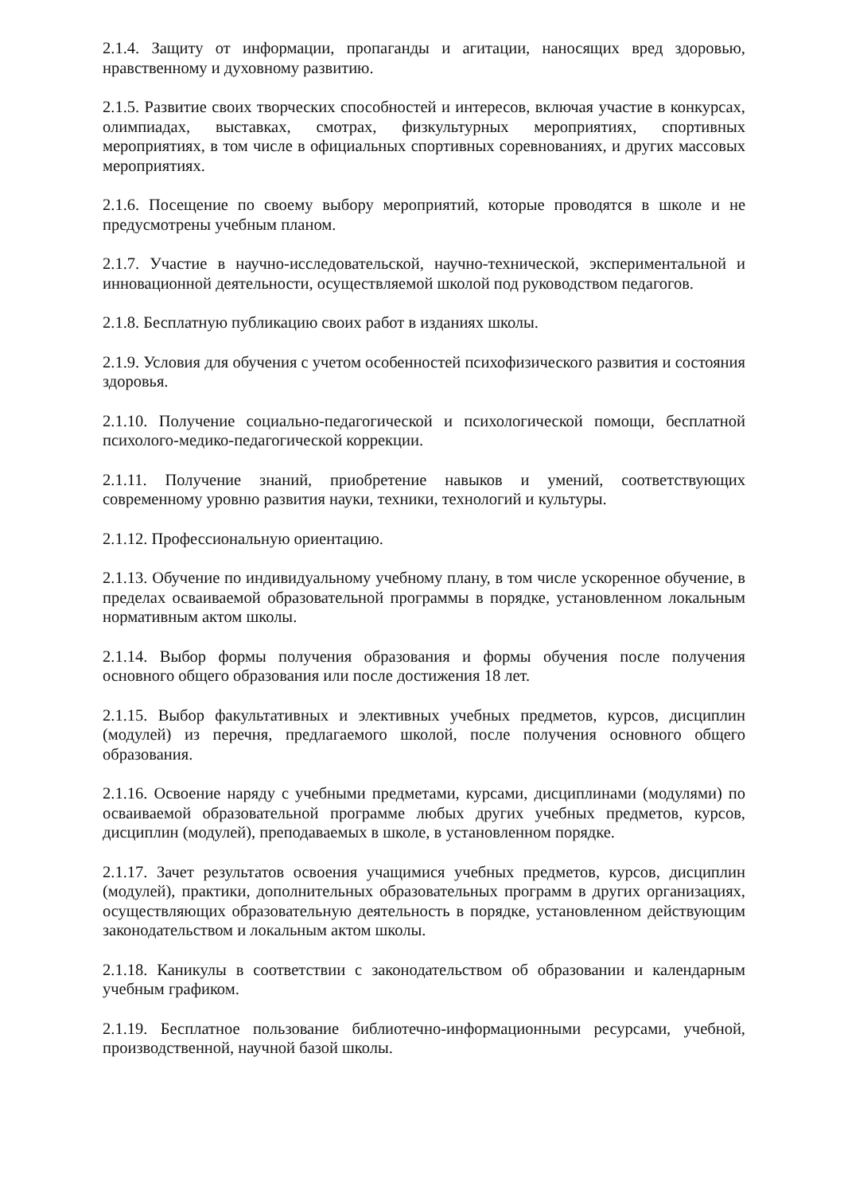2.1.4. Защиту от информации, пропаганды и агитации, наносящих вред здоровью, нравственному и духовному развитию.
2.1.5. Развитие своих творческих способностей и интересов, включая участие в конкурсах, олимпиадах, выставках, смотрах, физкультурных мероприятиях, спортивных мероприятиях, в том числе в официальных спортивных соревнованиях, и других массовых мероприятиях.
2.1.6. Посещение по своему выбору мероприятий, которые проводятся в школе и не предусмотрены учебным планом.
2.1.7. Участие в научно-исследовательской, научно-технической, экспериментальной и инновационной деятельности, осуществляемой школой под руководством педагогов.
2.1.8. Бесплатную публикацию своих работ в изданиях школы.
2.1.9. Условия для обучения с учетом особенностей психофизического развития и состояния здоровья.
2.1.10. Получение социально-педагогической и психологической помощи, бесплатной психолого-медико-педагогической коррекции.
2.1.11. Получение знаний, приобретение навыков и умений, соответствующих современному уровню развития науки, техники, технологий и культуры.
2.1.12. Профессиональную ориентацию.
2.1.13. Обучение по индивидуальному учебному плану, в том числе ускоренное обучение, в пределах осваиваемой образовательной программы в порядке, установленном локальным нормативным актом школы.
2.1.14. Выбор формы получения образования и формы обучения после получения основного общего образования или после достижения 18 лет.
2.1.15. Выбор факультативных и элективных учебных предметов, курсов, дисциплин (модулей) из перечня, предлагаемого школой, после получения основного общего образования.
2.1.16. Освоение наряду с учебными предметами, курсами, дисциплинами (модулями) по осваиваемой образовательной программе любых других учебных предметов, курсов, дисциплин (модулей), преподаваемых в школе, в установленном порядке.
2.1.17. Зачет результатов освоения учащимися учебных предметов, курсов, дисциплин (модулей), практики, дополнительных образовательных программ в других организациях, осуществляющих образовательную деятельность в порядке, установленном действующим законодательством и локальным актом школы.
2.1.18. Каникулы в соответствии с законодательством об образовании и календарным учебным графиком.
2.1.19. Бесплатное пользование библиотечно-информационными ресурсами, учебной, производственной, научной базой школы.